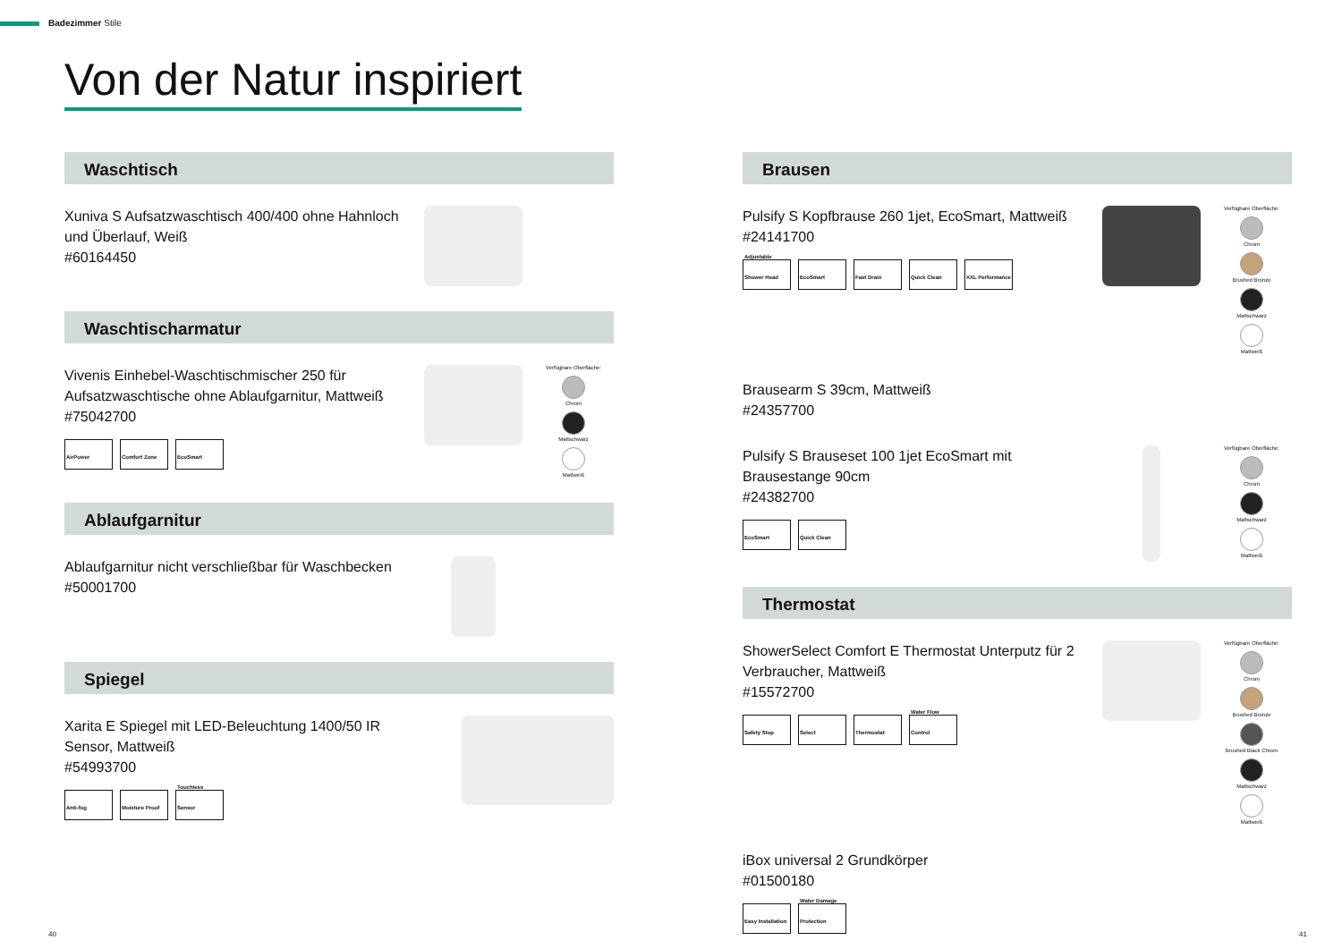Badezimmer Stile
Von der Natur inspiriert
Waschtisch
Xuniva S Aufsatzwaschtisch 400/400 ohne Hahnloch und Überlauf, Weiß
#60164450
Waschtischarmatur
Vivenis Einhebel-Waschtischmischer 250 für Aufsatzwaschtische ohne Ablaufgarnitur, Mattweiß
#75042700
AirPower Comfort Zone EcoSmart
Verfügbare Oberfläche:
Chrom
Mattschwarz
Mattweiß
Ablaufgarnitur
Ablaufgarnitur nicht verschließbar für Waschbecken
#50001700
Spiegel
Xarita E Spiegel mit LED-Beleuchtung 1400/50 IR Sensor, Mattweiß
#54993700
Anti-fog Moisture Proof Touchless Sensor
Brausen
Pulsify S Kopfbrause 260 1jet, EcoSmart, Mattweiß
#24141700
Adjustable Shower Head EcoSmart Fast Drain Quick Clean XXL Performance
Verfügbare Oberfläche:
Chrom
Brushed Bronze
Mattschwarz
Mattweiß
Brausearm S 39cm, Mattweiß
#24357700
Pulsify S Brauseset 100 1jet EcoSmart mit Brausestange 90cm
#24382700
EcoSmart Quick Clean
Verfügbare Oberfläche:
Chrom
Mattschwarz
Mattweiß
Thermostat
ShowerSelect Comfort E Thermostat Unterputz für 2 Verbraucher, Mattweiß
#15572700
Safety Stop Select Thermostat Water Flow Control
Verfügbare Oberfläche:
Chrom
Brushed Bronze
Brushed Black Chrom
Mattschwarz
Mattweiß
iBox universal 2 Grundkörper
#01500180
Easy Installation Water Damage Protection
40 41